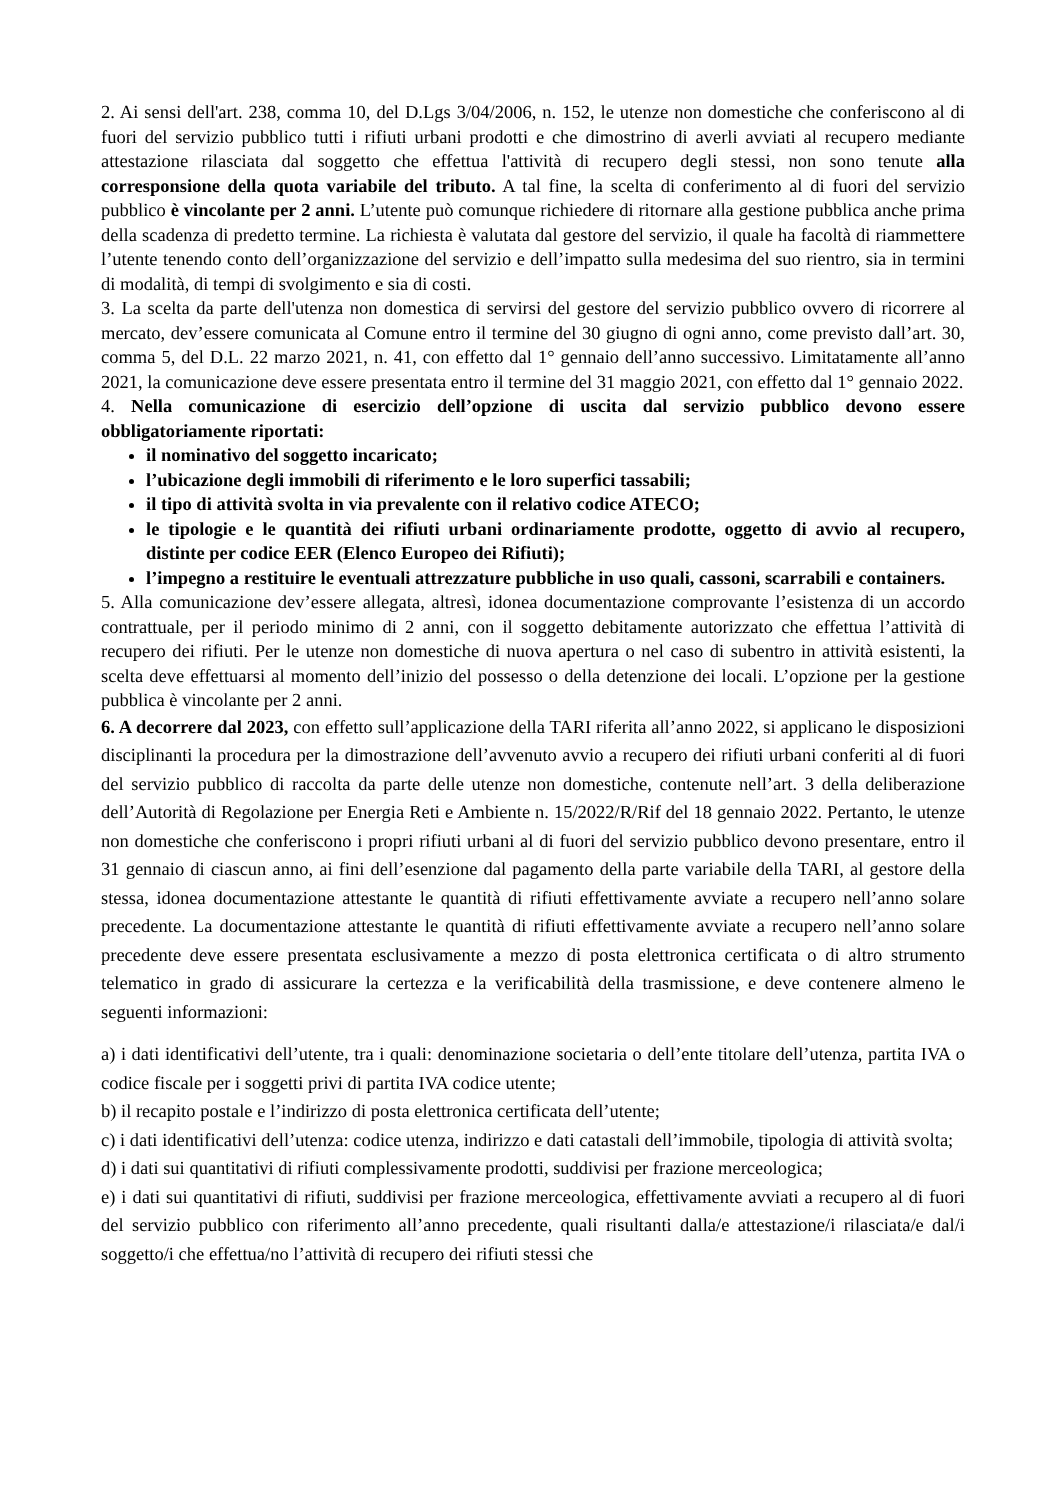2. Ai sensi dell'art. 238, comma 10, del D.Lgs 3/04/2006, n. 152, le utenze non domestiche che conferiscono al di fuori del servizio pubblico tutti i rifiuti urbani prodotti e che dimostrino di averli avviati al recupero mediante attestazione rilasciata dal soggetto che effettua l'attività di recupero degli stessi, non sono tenute alla corresponsione della quota variabile del tributo. A tal fine, la scelta di conferimento al di fuori del servizio pubblico è vincolante per 2 anni. L’utente può comunque richiedere di ritornare alla gestione pubblica anche prima della scadenza di predetto termine. La richiesta è valutata dal gestore del servizio, il quale ha facoltà di riammettere l’utente tenendo conto dell’organizzazione del servizio e dell’impatto sulla medesima del suo rientro, sia in termini di modalità, di tempi di svolgimento e sia di costi.
3. La scelta da parte dell'utenza non domestica di servirsi del gestore del servizio pubblico ovvero di ricorrere al mercato, dev’essere comunicata al Comune entro il termine del 30 giugno di ogni anno, come previsto dall’art. 30, comma 5, del D.L. 22 marzo 2021, n. 41, con effetto dal 1° gennaio dell’anno successivo. Limitatamente all’anno 2021, la comunicazione deve essere presentata entro il termine del 31 maggio 2021, con effetto dal 1° gennaio 2022.
4. Nella comunicazione di esercizio dell’opzione di uscita dal servizio pubblico devono essere obbligatoriamente riportati:
il nominativo del soggetto incaricato;
l’ubicazione degli immobili di riferimento e le loro superfici tassabili;
il tipo di attività svolta in via prevalente con il relativo codice ATECO;
le tipologie e le quantità dei rifiuti urbani ordinariamente prodotte, oggetto di avvio al recupero, distinte per codice EER (Elenco Europeo dei Rifiuti);
l’impegno a restituire le eventuali attrezzature pubbliche in uso quali, cassoni, scarrabili e containers.
5. Alla comunicazione dev’essere allegata, altresì, idonea documentazione comprovante l’esistenza di un accordo contrattuale, per il periodo minimo di 2 anni, con il soggetto debitamente autorizzato che effettua l’attività di recupero dei rifiuti. Per le utenze non domestiche di nuova apertura o nel caso di subentro in attività esistenti, la scelta deve effettuarsi al momento dell’inizio del possesso o della detenzione dei locali. L’opzione per la gestione pubblica è vincolante per 2 anni.
6. A decorrere dal 2023, con effetto sull’applicazione della TARI riferita all’anno 2022, si applicano le disposizioni disciplinanti la procedura per la dimostrazione dell’avvenuto avvio a recupero dei rifiuti urbani conferiti al di fuori del servizio pubblico di raccolta da parte delle utenze non domestiche, contenute nell’art. 3 della deliberazione dell’Autorità di Regolazione per Energia Reti e Ambiente n. 15/2022/R/Rif del 18 gennaio 2022. Pertanto, le utenze non domestiche che conferiscono i propri rifiuti urbani al di fuori del servizio pubblico devono presentare, entro il 31 gennaio di ciascun anno, ai fini dell’esenzione dal pagamento della parte variabile della TARI, al gestore della stessa, idonea documentazione attestante le quantità di rifiuti effettivamente avviate a recupero nell’anno solare precedente. La documentazione attestante le quantità di rifiuti effettivamente avviate a recupero nell’anno solare precedente deve essere presentata esclusivamente a mezzo di posta elettronica certificata o di altro strumento telematico in grado di assicurare la certezza e la verificabilità della trasmissione, e deve contenere almeno le seguenti informazioni:
a) i dati identificativi dell’utente, tra i quali: denominazione societaria o dell’ente titolare dell’utenza, partita IVA o codice fiscale per i soggetti privi di partita IVA codice utente;
b) il recapito postale e l’indirizzo di posta elettronica certificata dell’utente;
c) i dati identificativi dell’utenza: codice utenza, indirizzo e dati catastali dell’immobile, tipologia di attività svolta;
d) i dati sui quantitativi di rifiuti complessivamente prodotti, suddivisi per frazione merceologica;
e) i dati sui quantitativi di rifiuti, suddivisi per frazione merceologica, effettivamente avviati a recupero al di fuori del servizio pubblico con riferimento all’anno precedente, quali risultanti dalla/e attestazione/i rilasciata/e dal/i soggetto/i che effettua/no l’attività di recupero dei rifiuti stessi che